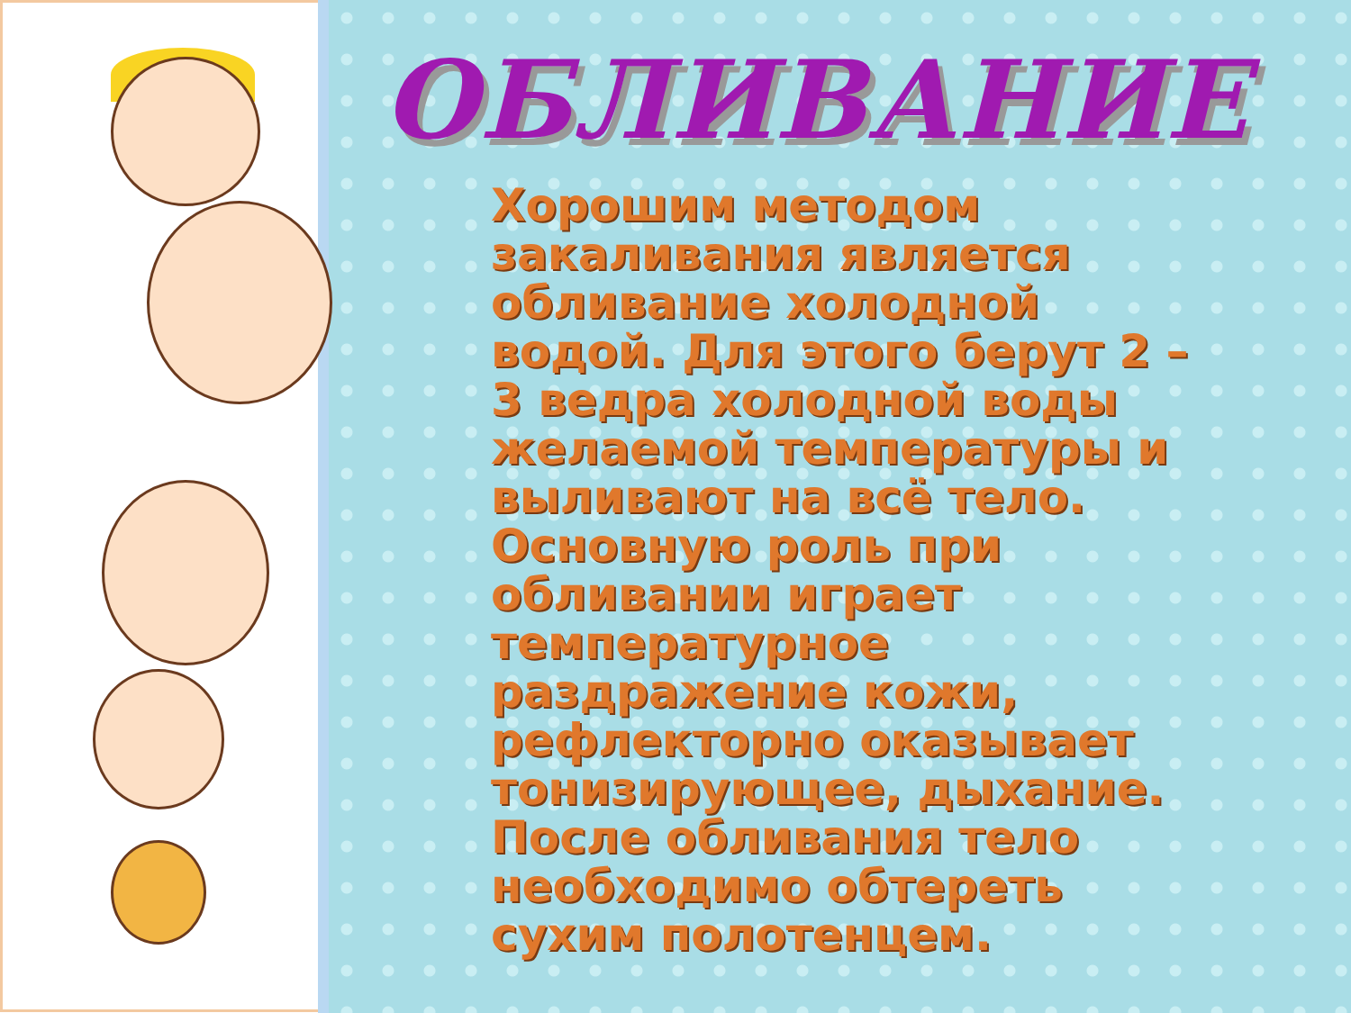ОБЛИВАНИЕ
Хорошим методом закаливания является обливание холодной водой. Для этого берут 2 – 3 ведра холодной воды желаемой температуры и выливают на всё тело. Основную роль при обливании играет температурное раздражение кожи, рефлекторно оказывает тонизирующее, дыхание. После обливания тело необходимо обтереть сухим полотенцем.